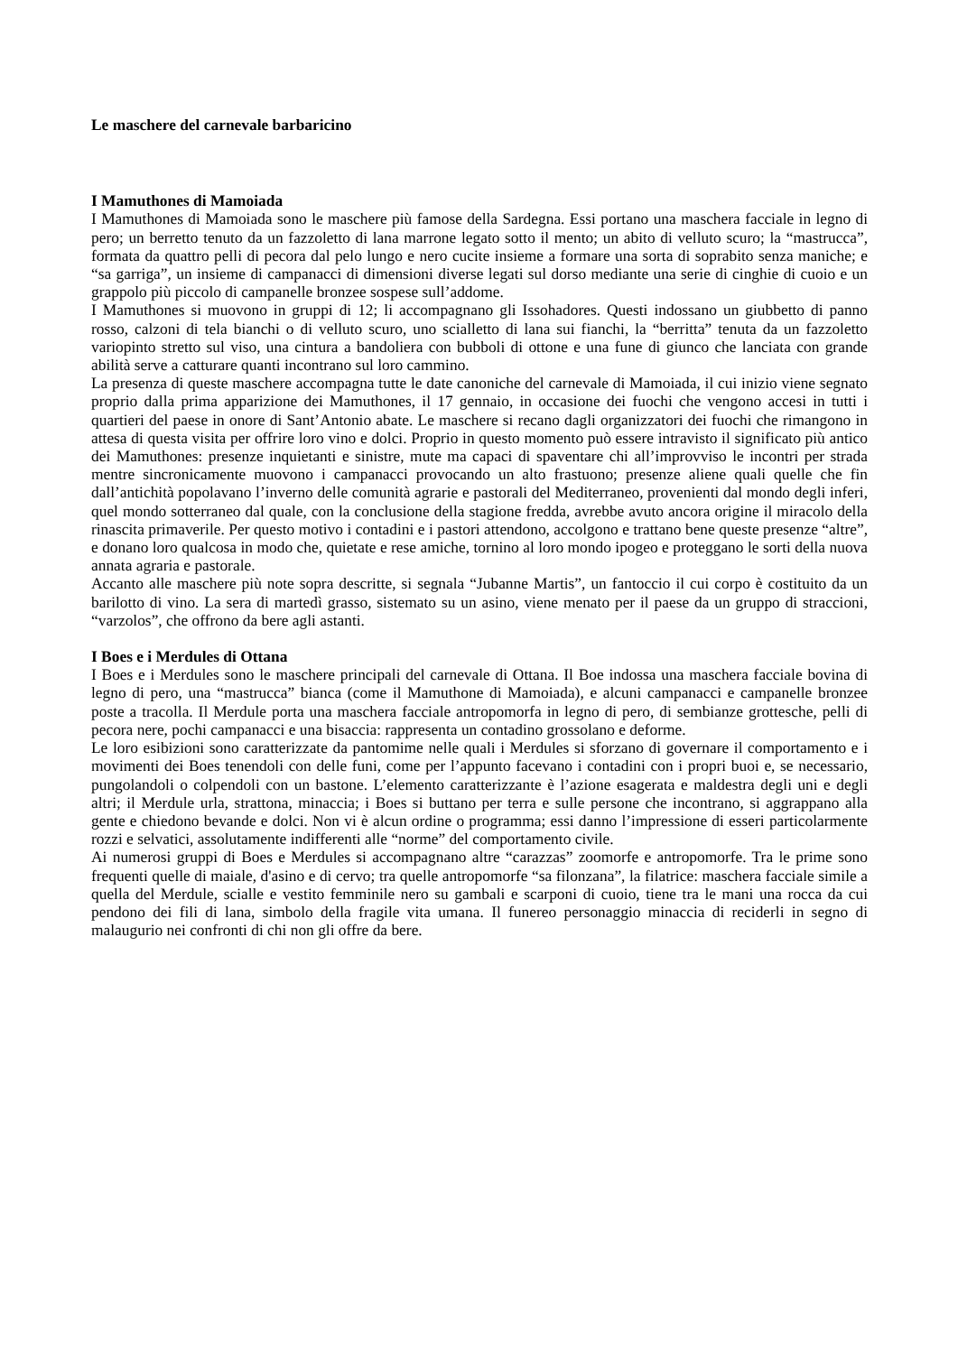Le maschere del carnevale barbaricino
I Mamuthones di Mamoiada
I Mamuthones di Mamoiada sono le maschere più famose della Sardegna. Essi portano una maschera facciale in legno di pero; un berretto tenuto da un fazzoletto di lana marrone legato sotto il mento; un abito di velluto scuro; la “mastrucca”, formata da quattro pelli di pecora dal pelo lungo e nero cucite insieme a formare una sorta di soprabito senza maniche; e “sa garriga”, un insieme di campanacci di dimensioni diverse legati sul dorso mediante una serie di cinghie di cuoio e un grappolo più piccolo di campanelle bronzee sospese sull’addome.
I Mamuthones si muovono in gruppi di 12; li accompagnano gli Issohadores. Questi indossano un giubbetto di panno rosso, calzoni di tela bianchi o di velluto scuro, uno scialletto di lana sui fianchi, la “berritta” tenuta da un fazzoletto variopinto stretto sul viso, una cintura a bandoliera con bubboli di ottone e una fune di giunco che lanciata con grande abilità serve a catturare quanti incontrano sul loro cammino.
La presenza di queste maschere accompagna tutte le date canoniche del carnevale di Mamoiada, il cui inizio viene segnato proprio dalla prima apparizione dei Mamuthones, il 17 gennaio, in occasione dei fuochi che vengono accesi in tutti i quartieri del paese in onore di Sant’Antonio abate. Le maschere si recano dagli organizzatori dei fuochi che rimangono in attesa di questa visita per offrire loro vino e dolci. Proprio in questo momento può essere intravisto il significato più antico dei Mamuthones: presenze inquietanti e sinistre, mute ma capaci di spaventare chi all’improvviso le incontri per strada mentre sincronicamente muovono i campanacci provocando un alto frastuono; presenze aliene quali quelle che fin dall’antichità popolavano l’inverno delle comunità agrarie e pastorali del Mediterraneo, provenienti dal mondo degli inferi, quel mondo sotterraneo dal quale, con la conclusione della stagione fredda, avrebbe avuto ancora origine il miracolo della rinascita primaverile. Per questo motivo i contadini e i pastori attendono, accolgono e trattano bene queste presenze “altre”, e donano loro qualcosa in modo che, quietate e rese amiche, tornino al loro mondo ipogeo e proteggano le sorti della nuova annata agraria e pastorale.
Accanto alle maschere più note sopra descritte, si segnala “Jubanne Martis”, un fantoccio il cui corpo è costituito da un barilotto di vino. La sera di martedì grasso, sistemato su un asino, viene menato per il paese da un gruppo di straccioni, “varzolos”, che offrono da bere agli astanti.
I Boes e i Merdules di Ottana
I Boes e i Merdules sono le maschere principali del carnevale di Ottana. Il Boe indossa una maschera facciale bovina di legno di pero, una “mastrucca” bianca (come il Mamuthone di Mamoiada), e alcuni campanacci e campanelle bronzee poste a tracolla. Il Merdule porta una maschera facciale antropomorfa in legno di pero, di sembianze grottesche, pelli di pecora nere, pochi campanacci e una bisaccia: rappresenta un contadino grossolano e deforme.
Le loro esibizioni sono caratterizzate da pantomime nelle quali i Merdules si sforzano di governare il comportamento e i movimenti dei Boes tenendoli con delle funi, come per l’appunto facevano i contadini con i propri buoi e, se necessario, pungolandoli o colpendoli con un bastone. L’elemento caratterizzante è l’azione esagerata e maldestra degli uni e degli altri; il Merdule urla, strattona, minaccia; i Boes si buttano per terra e sulle persone che incontrano, si aggrappano alla gente e chiedono bevande e dolci. Non vi è alcun ordine o programma; essi danno l’impressione di esseri particolarmente rozzi e selvatici, assolutamente indifferenti alle “norme” del comportamento civile.
Ai numerosi gruppi di Boes e Merdules si accompagnano altre “carazzas” zoomorfe e antropomorfe. Tra le prime sono frequenti quelle di maiale, d'asino e di cervo; tra quelle antropomorfe “sa filonzana”, la filatrice: maschera facciale simile a quella del Merdule, scialle e vestito femminile nero su gambali e scarponi di cuoio, tiene tra le mani una rocca da cui pendono dei fili di lana, simbolo della fragile vita umana. Il funereo personaggio minaccia di reciderli in segno di malaugurio nei confronti di chi non gli offre da bere.